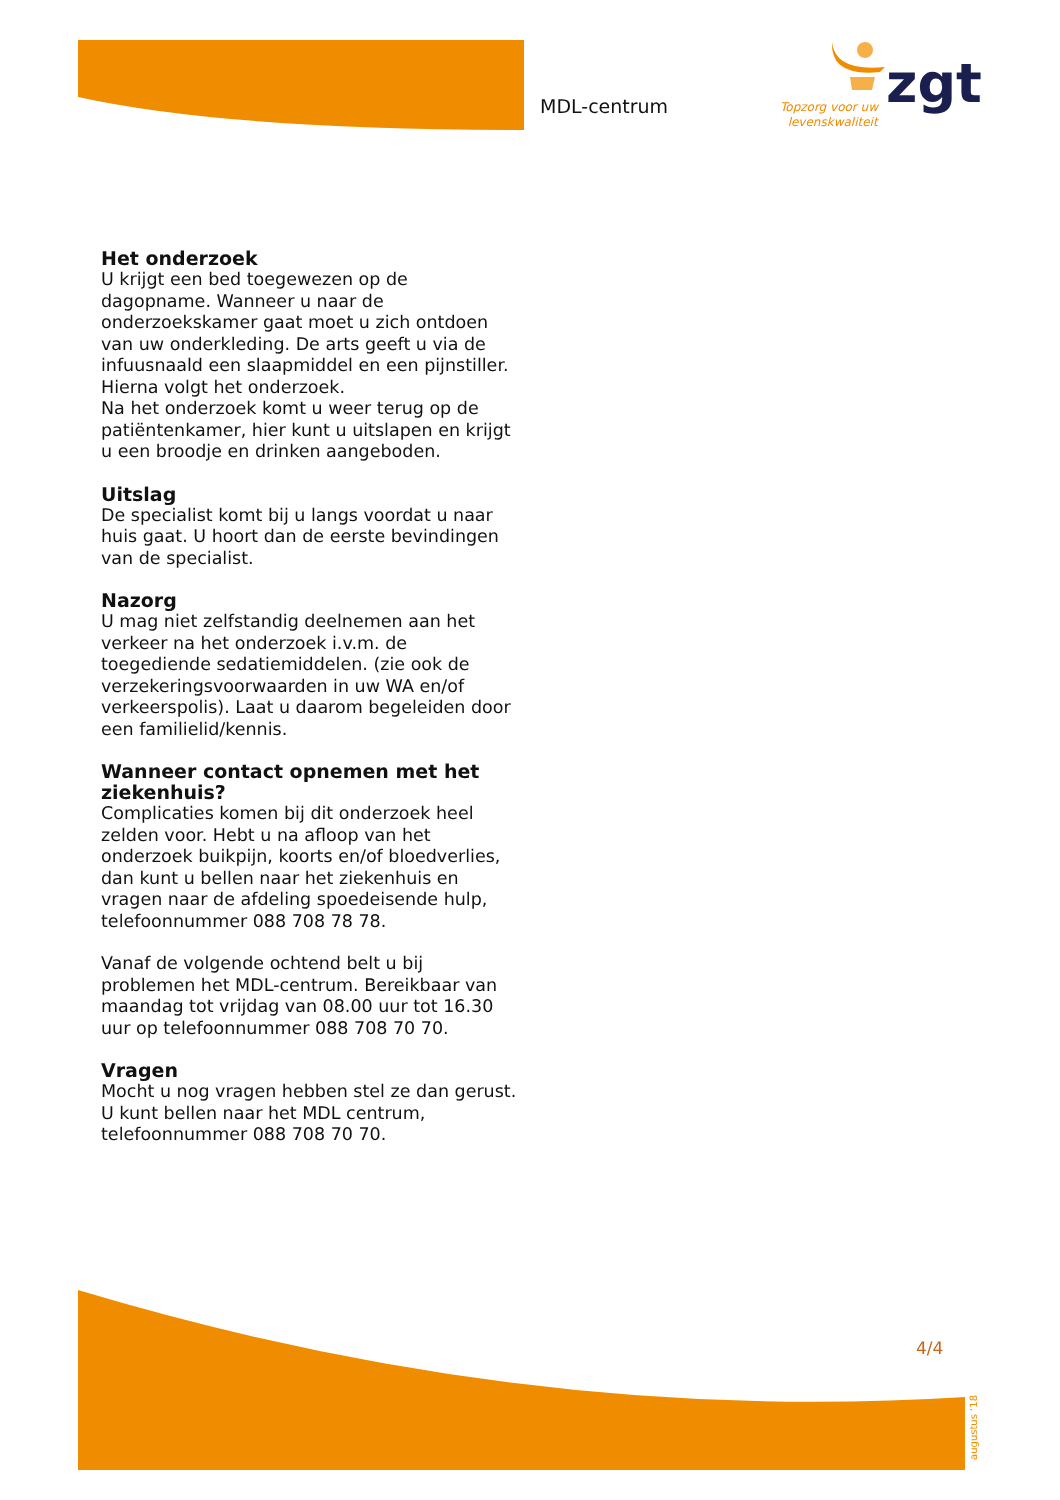MDL-centrum
Topzorg voor uw
levenskwaliteit
zgt
Het onderzoek
U krijgt een bed toegewezen op de dagopname. Wanneer u naar de onderzoekskamer gaat moet u zich ontdoen van uw onderkleding. De arts geeft u via de infuusnaald een slaapmiddel en een pijnstiller. Hierna volgt het onderzoek.
Na het onderzoek komt u weer terug op de patiëntenkamer, hier kunt u uitslapen en krijgt u een broodje en drinken aangeboden.
Uitslag
De specialist komt bij u langs voordat u naar huis gaat. U hoort dan de eerste bevindingen van de specialist.
Nazorg
U mag niet zelfstandig deelnemen aan het verkeer na het onderzoek i.v.m. de toegediende sedatiemiddelen. (zie ook de verzekeringsvoorwaarden in uw WA en/of verkeerspolis). Laat u daarom begeleiden door een familielid/kennis.
Wanneer contact opnemen met het ziekenhuis?
Complicaties komen bij dit onderzoek heel zelden voor. Hebt u na afloop van het onderzoek buikpijn, koorts en/of bloedverlies, dan kunt u bellen naar het ziekenhuis en vragen naar de afdeling spoedeisende hulp, telefoonnummer 088 708 78 78.
Vanaf de volgende ochtend belt u bij problemen het MDL-centrum. Bereikbaar van maandag tot vrijdag van 08.00 uur tot 16.30 uur op telefoonnummer 088 708 70 70.
Vragen
Mocht u nog vragen hebben stel ze dan gerust. U kunt bellen naar het MDL centrum, telefoonnummer 088 708 70 70.
4/4
augustus ‘18